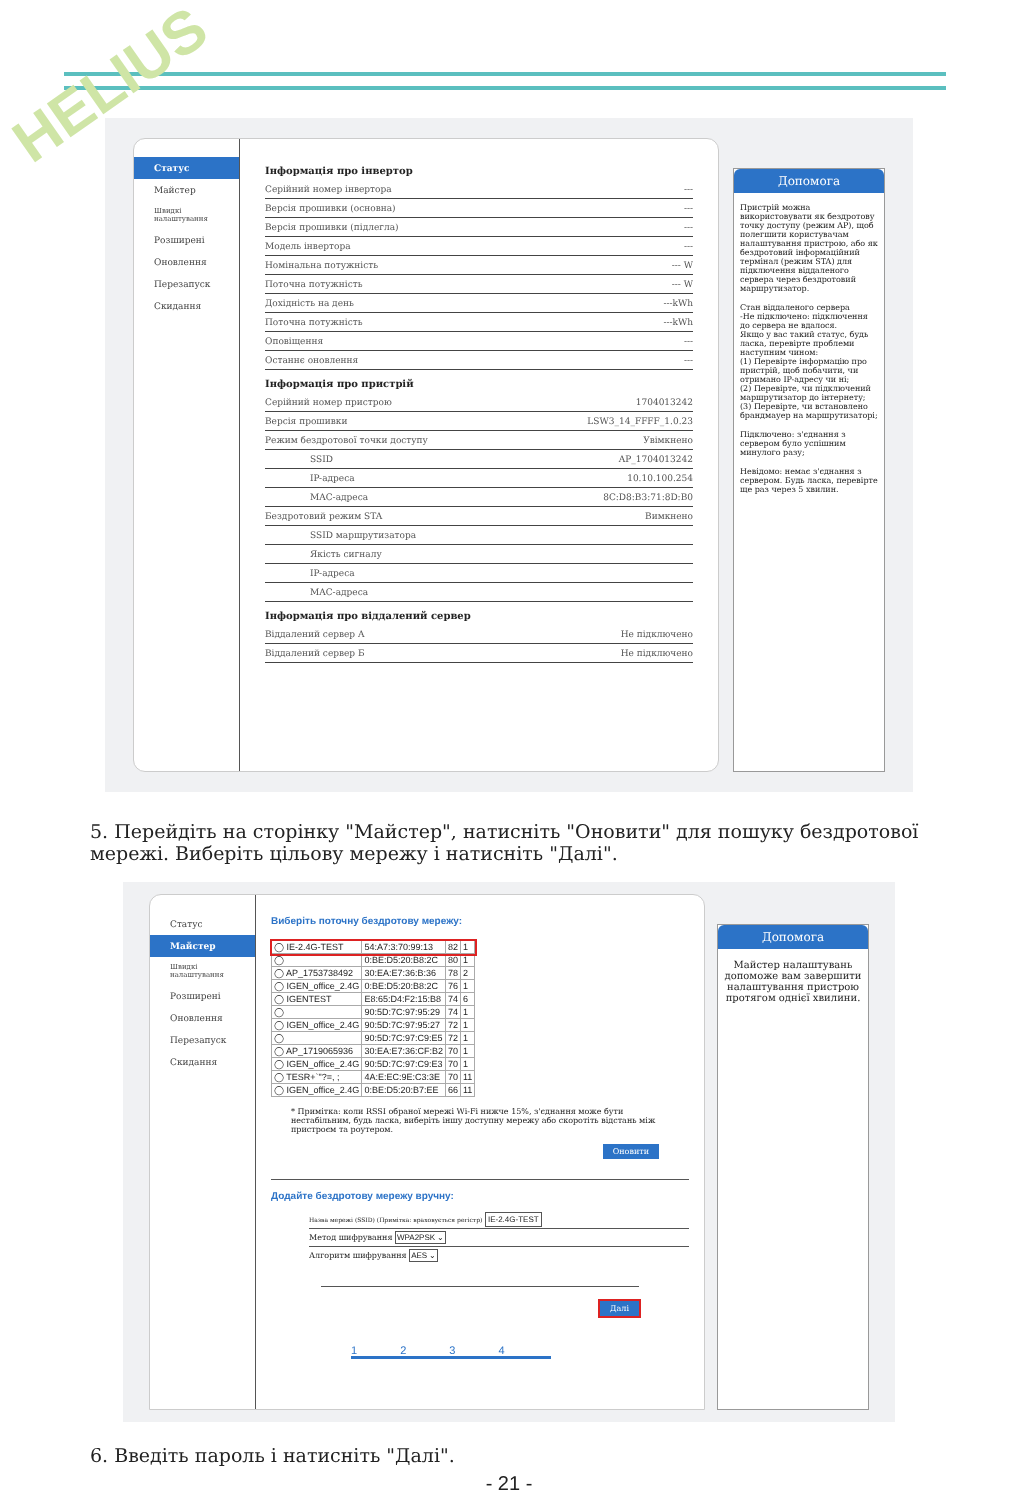HELIUS
Статус
Майстер
Швидкі налаштування
Розширені
Оновлення
Перезапуск
Скидання
Інформація про інвертор
Серійний номер інвертора ---
Версія прошивки (основна) ---
Версія прошивки (підлегла) ---
Модель інвертора ---
Номінальна потужність --- W
Поточна потужність --- W
Дохідність на день ---kWh
Поточна потужність ---kWh
Оповіщення ---
Останнє оновлення ---
Інформація про пристрій
Серійний номер пристрою 1704013242
Версія прошивки LSW3_14_FFFF_1.0.23
Режим бездротової точки доступу Увімкнено
SSID AP_1704013242
IP-адреса 10.10.100.254
MAC-адреса 8C:D8:B3:71:8D:B0
Бездротовий режим STA Вимкнено
SSID маршрутизатора
Якість сигналу
IP-адреса
MAC-адреса
Інформація про віддалений сервер
Віддалений сервер A Не підключено
Віддалений сервер Б Не підключено
Допомога
Пристрій можна використовувати як бездротову точку доступу (режим AP), щоб полегшити користувачам налаштування пристрою, або як бездротовий інформаційний термінал (режим STA) для підключення віддаленого сервера через бездротовий маршрутизатор.
Стан віддаленого сервера
-Не підключено: підключення до сервера не вдалося.
Якщо у вас такий статус, будь ласка, перевірте проблеми наступним чином:
(1) Перевірте інформацію про пристрій, щоб побачити, чи отримано IP-адресу чи ні;
(2) Перевірте, чи підключений маршрутизатор до інтернету;
(3) Перевірте, чи встановлено брандмауер на маршрутизаторі;
Підключено: з'єднання з сервером було успішним минулого разу;
Невідомо: немає з'єднання з сервером. Будь ласка, перевірте ще раз через 5 хвилин.
5. Перейдіть на сторінку "Майстер", натисніть "Оновити" для пошуку бездротової мережі. Виберіть цільову мережу і натисніть "Далі".
Статус
Майстер
Швидкі налаштування
Розширені
Оновлення
Перезапуск
Скидання
Виберіть поточну бездротову мережу:
| ◯ IE-2.4G-TEST | 54:A7:3:70:99:13 | 82 | 1 |
| ◯ | 0:BE:D5:20:B8:2C | 80 | 1 |
| ◯ AP_1753738492 | 30:EA:E7:36:B:36 | 78 | 2 |
| ◯ IGEN_office_2.4G | 0:BE:D5:20:B8:2C | 76 | 1 |
| ◯ IGENTEST | E8:65:D4:F2:15:B8 | 74 | 6 |
| ◯ | 90:5D:7C:97:95:29 | 74 | 1 |
| ◯ IGEN_office_2.4G | 90:5D:7C:97:95:27 | 72 | 1 |
| ◯ | 90:5D:7C:97:C9:E5 | 72 | 1 |
| ◯ AP_1719065936 | 30:EA:E7:36:CF:B2 | 70 | 1 |
| ◯ IGEN_office_2.4G | 90:5D:7C:97:C9:E3 | 70 | 1 |
| ◯ TESR+`"?=, ; | 4A:E:EC:9E:C3:3E | 70 | 11 |
| ◯ IGEN_office_2.4G | 0:BE:D5:20:B7:EE | 66 | 11 |
* Примітка: коли RSSI обраної мережі Wi-Fi нижче 15%, з'єднання може бути нестабільним, будь ласка, виберіть іншу доступну мережу або скоротіть відстань між пристроєм та роутером.
Оновити
Додайте бездротову мережу вручну:
Назва мережі (SSID) (Примітка: враховується регістр) IE-2.4G-TEST
Метод шифрування WPA2PSK ⌄
Алгоритм шифрування AES ⌄
Далі
1 2 3 4
Допомога
Майстер налаштувань допоможе вам завершити налаштування пристрою протягом однієї хвилини.
6. Введіть пароль і натисніть "Далі".
- 21 -